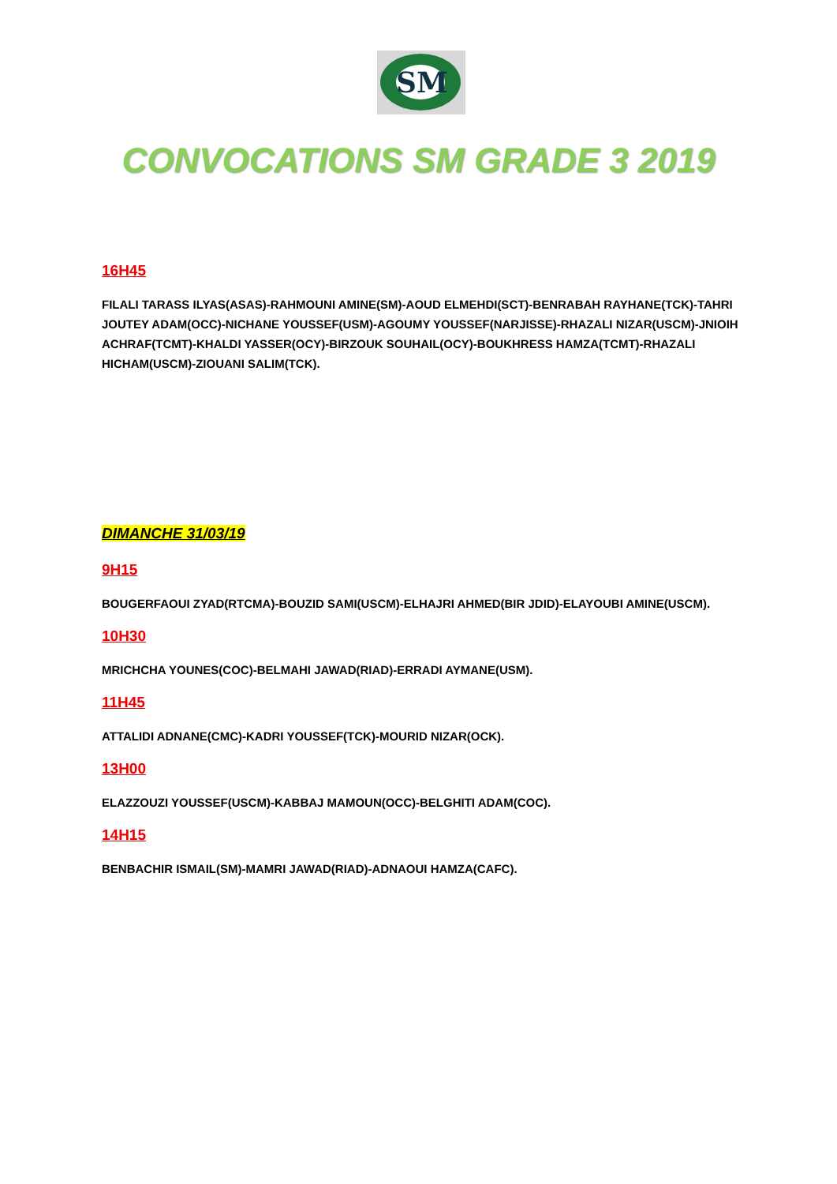SM
CONVOCATIONS SM GRADE 3 2019
16H45
FILALI TARASS ILYAS(ASAS)-RAHMOUNI AMINE(SM)-AOUD ELMEHDI(SCT)-BENRABAH RAYHANE(TCK)-TAHRI JOUTEY ADAM(OCC)-NICHANE YOUSSEF(USM)-AGOUMY YOUSSEF(NARJISSE)-RHAZALI NIZAR(USCM)-JNIOIH ACHRAF(TCMT)-KHALDI YASSER(OCY)-BIRZOUK SOUHAIL(OCY)-BOUKHRESS HAMZA(TCMT)-RHAZALI HICHAM(USCM)-ZIOUANI SALIM(TCK).
DIMANCHE 31/03/19
9H15
BOUGERFAOUI ZYAD(RTCMA)-BOUZID SAMI(USCM)-ELHAJRI AHMED(BIR JDID)-ELAYOUBI AMINE(USCM).
10H30
MRICHCHA YOUNES(COC)-BELMAHI JAWAD(RIAD)-ERRADI AYMANE(USM).
11H45
ATTALIDI ADNANE(CMC)-KADRI YOUSSEF(TCK)-MOURID NIZAR(OCK).
13H00
ELAZZOUZI YOUSSEF(USCM)-KABBAJ MAMOUN(OCC)-BELGHITI ADAM(COC).
14H15
BENBACHIR ISMAIL(SM)-MAMRI JAWAD(RIAD)-ADNAOUI HAMZA(CAFC).